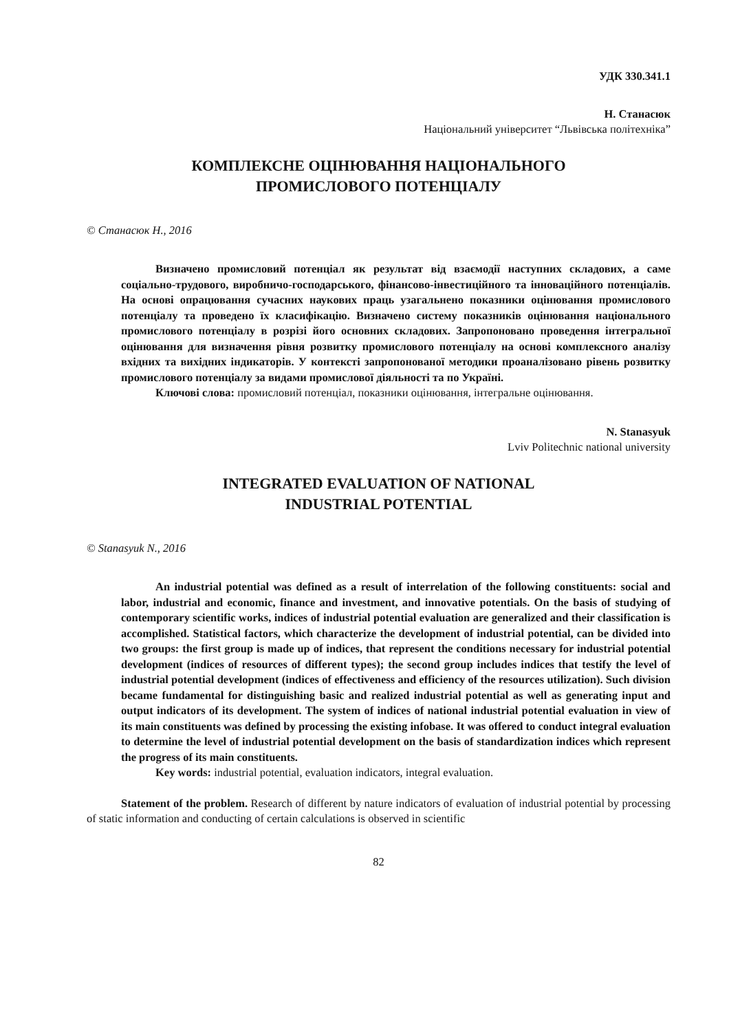УДК 330.341.1
Н. Станасюк
Національний університет “Львівська політехніка”
КОМПЛЕКСНЕ ОЦІНЮВАННЯ НАЦІОНАЛЬНОГО
ПРОМИСЛОВОГО ПОТЕНЦІАЛУ
© Станасюк Н., 2016
Визначено промисловий потенціал як результат від взаємодії наступних складових, а саме соціально-трудового, виробничо-господарського, фінансово-інвестиційного та інноваційного потенціалів. На основі опрацювання сучасних наукових праць узагальнено показники оцінювання промислового потенціалу та проведено їх класифікацію. Визначено систему показників оцінювання національного промислового потенціалу в розрізі його основних складових. Запропоновано проведення інтегральної оцінювання для визначення рівня розвитку промислового потенціалу на основі комплексного аналізу вхідних та вихідних індикаторів. У контексті запропонованої методики проаналізовано рівень розвитку промислового потенціалу за видами промислової діяльності та по Україні.
Ключові слова: промисловий потенціал, показники оцінювання, інтегральне оцінювання.
N. Stanasyuk
Lviv Politechnic national university
INTEGRATED EVALUATION OF NATIONAL
INDUSTRIAL POTENTIAL
© Stanasyuk N., 2016
An industrial potential was defined as a result of interrelation of the following constituents: social and labor, industrial and economic, finance and investment, and innovative potentials. On the basis of studying of contemporary scientific works, indices of industrial potential evaluation are generalized and their classification is accomplished. Statistical factors, which characterize the development of industrial potential, can be divided into two groups: the first group is made up of indices, that represent the conditions necessary for industrial potential development (indices of resources of different types); the second group includes indices that testify the level of industrial potential development (indices of effectiveness and efficiency of the resources utilization). Such division became fundamental for distinguishing basic and realized industrial potential as well as generating input and output indicators of its development. The system of indices of national industrial potential evaluation in view of its main constituents was defined by processing the existing infobase. It was offered to conduct integral evaluation to determine the level of industrial potential development on the basis of standardization indices which represent the progress of its main constituents.
Key words: industrial potential, evaluation indicators, integral evaluation.
Statement of the problem. Research of different by nature indicators of evaluation of industrial potential by processing of static information and conducting of certain calculations is observed in scientific
82